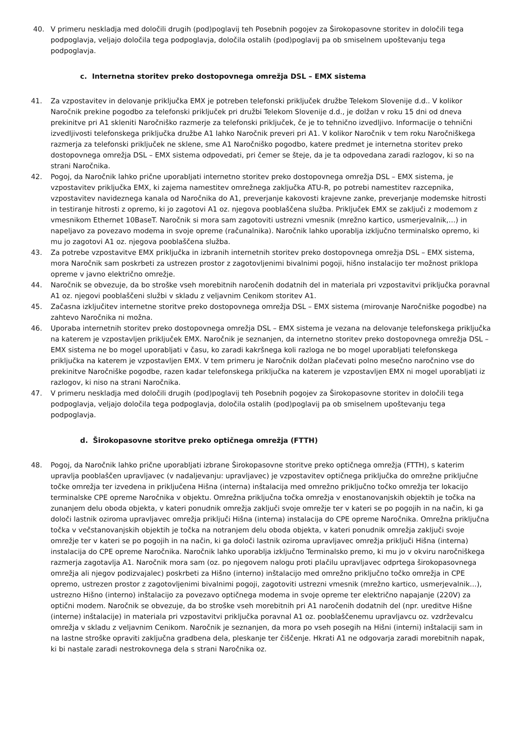40. V primeru neskladja med določili drugih (pod)poglavij teh Posebnih pogojev za Širokopasovne storitev in določili tega podpoglavja, veljajo določila tega podpoglavja, določila ostalih (pod)poglavij pa ob smiselnem upoštevanju tega podpoglavja.
c. Internetna storitev preko dostopovnega omrežja DSL – EMX sistema
41. Za vzpostavitev in delovanje priključka EMX je potreben telefonski priključek družbe Telekom Slovenije d.d.. V kolikor Naročnik prekine pogodbo za telefonski priključek pri družbi Telekom Slovenije d.d., je dolžan v roku 15 dni od dneva prekinitve pri A1 skleniti Naročniško razmerje za telefonski priključek, če je to tehnično izvedljivo. Informacije o tehnični izvedljivosti telefonskega priključka družbe A1 lahko Naročnik preveri pri A1. V kolikor Naročnik v tem roku Naročniškega razmerja za telefonski priključek ne sklene, sme A1 Naročniško pogodbo, katere predmet je internetna storitev preko dostopovnega omrežja DSL – EMX sistema odpovedati, pri čemer se šteje, da je ta odpovedana zaradi razlogov, ki so na strani Naročnika.
42. Pogoj, da Naročnik lahko prične uporabljati internetno storitev preko dostopovnega omrežja DSL – EMX sistema, je vzpostavitev priključka EMX, ki zajema namestitev omrežnega zaključka ATU-R, po potrebi namestitev razcepnika, vzpostavitev navideznega kanala od Naročnika do A1, preverjanje kakovosti krajevne zanke, preverjanje modemske hitrosti in testiranje hitrosti z opremo, ki jo zagotovi A1 oz. njegova pooblaščena služba. Priključek EMX se zaključi z modemom z vmesnikom Ethernet 10BaseT. Naročnik si mora sam zagotoviti ustrezni vmesnik (mrežno kartico, usmerjevalnik,…) in napeljavo za povezavo modema in svoje opreme (računalnika). Naročnik lahko uporablja izključno terminalsko opremo, ki mu jo zagotovi A1 oz. njegova pooblaščena služba.
43. Za potrebe vzpostavitve EMX priključka in izbranih internetnih storitev preko dostopovnega omrežja DSL – EMX sistema, mora Naročnik sam poskrbeti za ustrezen prostor z zagotovljenimi bivalnimi pogoji, hišno instalacijo ter možnost priklopa opreme v javno električno omrežje.
44. Naročnik se obvezuje, da bo stroške vseh morebitnih naročenih dodatnih del in materiala pri vzpostavitvi priključka poravnal A1 oz. njegovi pooblaščeni službi v skladu z veljavnim Cenikom storitev A1.
45. Začasna izključitev internetne storitve preko dostopovnega omrežja DSL – EMX sistema (mirovanje Naročniške pogodbe) na zahtevo Naročnika ni možna.
46. Uporaba internetnih storitev preko dostopovnega omrežja DSL – EMX sistema je vezana na delovanje telefonskega priključka na katerem je vzpostavljen priključek EMX. Naročnik je seznanjen, da internetno storitev preko dostopovnega omrežja DSL – EMX sistema ne bo mogel uporabljati v času, ko zaradi kakršnega koli razloga ne bo mogel uporabljati telefonskega priključka na katerem je vzpostavljen EMX. V tem primeru je Naročnik dolžan plačevati polno mesečno naročnino vse do prekinitve Naročniške pogodbe, razen kadar telefonskega priključka na katerem je vzpostavljen EMX ni mogel uporabljati iz razlogov, ki niso na strani Naročnika.
47. V primeru neskladja med določili drugih (pod)poglavij teh Posebnih pogojev za Širokopasovne storitev in določili tega podpoglavja, veljajo določila tega podpoglavja, določila ostalih (pod)poglavij pa ob smiselnem upoštevanju tega podpoglavja.
d. Širokopasovne storitve preko optičnega omrežja (FTTH)
48. Pogoj, da Naročnik lahko prične uporabljati izbrane Širokopasovne storitve preko optičnega omrežja (FTTH), s katerim upravlja pooblaščen upravljavec (v nadaljevanju: upravljavec) je vzpostavitev optičnega priključka do omrežne priključne točke omrežja ter izvedena in priključena Hišna (interna) inštalacija med omrežno priključno točko omrežja ter lokacijo terminalske CPE opreme Naročnika v objektu. Omrežna priključna točka omrežja v enostanovanjskih objektih je točka na zunanjem delu oboda objekta, v kateri ponudnik omrežja zaključi svoje omrežje ter v kateri se po pogojih in na način, ki ga določi lastnik oziroma upravljavec omrežja priključi Hišna (interna) instalacija do CPE opreme Naročnika. Omrežna priključna točka v večstanovanjskih objektih je točka na notranjem delu oboda objekta, v kateri ponudnik omrežja zaključi svoje omrežje ter v kateri se po pogojih in na način, ki ga določi lastnik oziroma upravljavec omrežja priključi Hišna (interna) instalacija do CPE opreme Naročnika. Naročnik lahko uporablja izključno Terminalsko premo, ki mu jo v okviru naročniškega razmerja zagotavlja A1. Naročnik mora sam (oz. po njegovem nalogu proti plačilu upravljavec odprtega širokopasovnega omrežja ali njegov podizvajalec) poskrbeti za Hišno (interno) inštalacijo med omrežno priključno točko omrežja in CPE opremo, ustrezen prostor z zagotovljenimi bivalnimi pogoji, zagotoviti ustrezni vmesnik (mrežno kartico, usmerjevalnik…), ustrezno Hišno (interno) inštalacijo za povezavo optičnega modema in svoje opreme ter električno napajanje (220V) za optični modem. Naročnik se obvezuje, da bo stroške vseh morebitnih pri A1 naročenih dodatnih del (npr. ureditve Hišne (interne) inštalacije) in materiala pri vzpostavitvi priključka poravnal A1 oz. pooblaščenemu upravljavcu oz. vzdrževalcu omrežja v skladu z veljavnim Cenikom. Naročnik je seznanjen, da mora po vseh posegih na Hišni (interni) inštalaciji sam in na lastne stroške opraviti zaključna gradbena dela, pleskanje ter čiščenje. Hkrati A1 ne odgovarja zaradi morebitnih napak, ki bi nastale zaradi nestrokovnega dela s strani Naročnika oz.